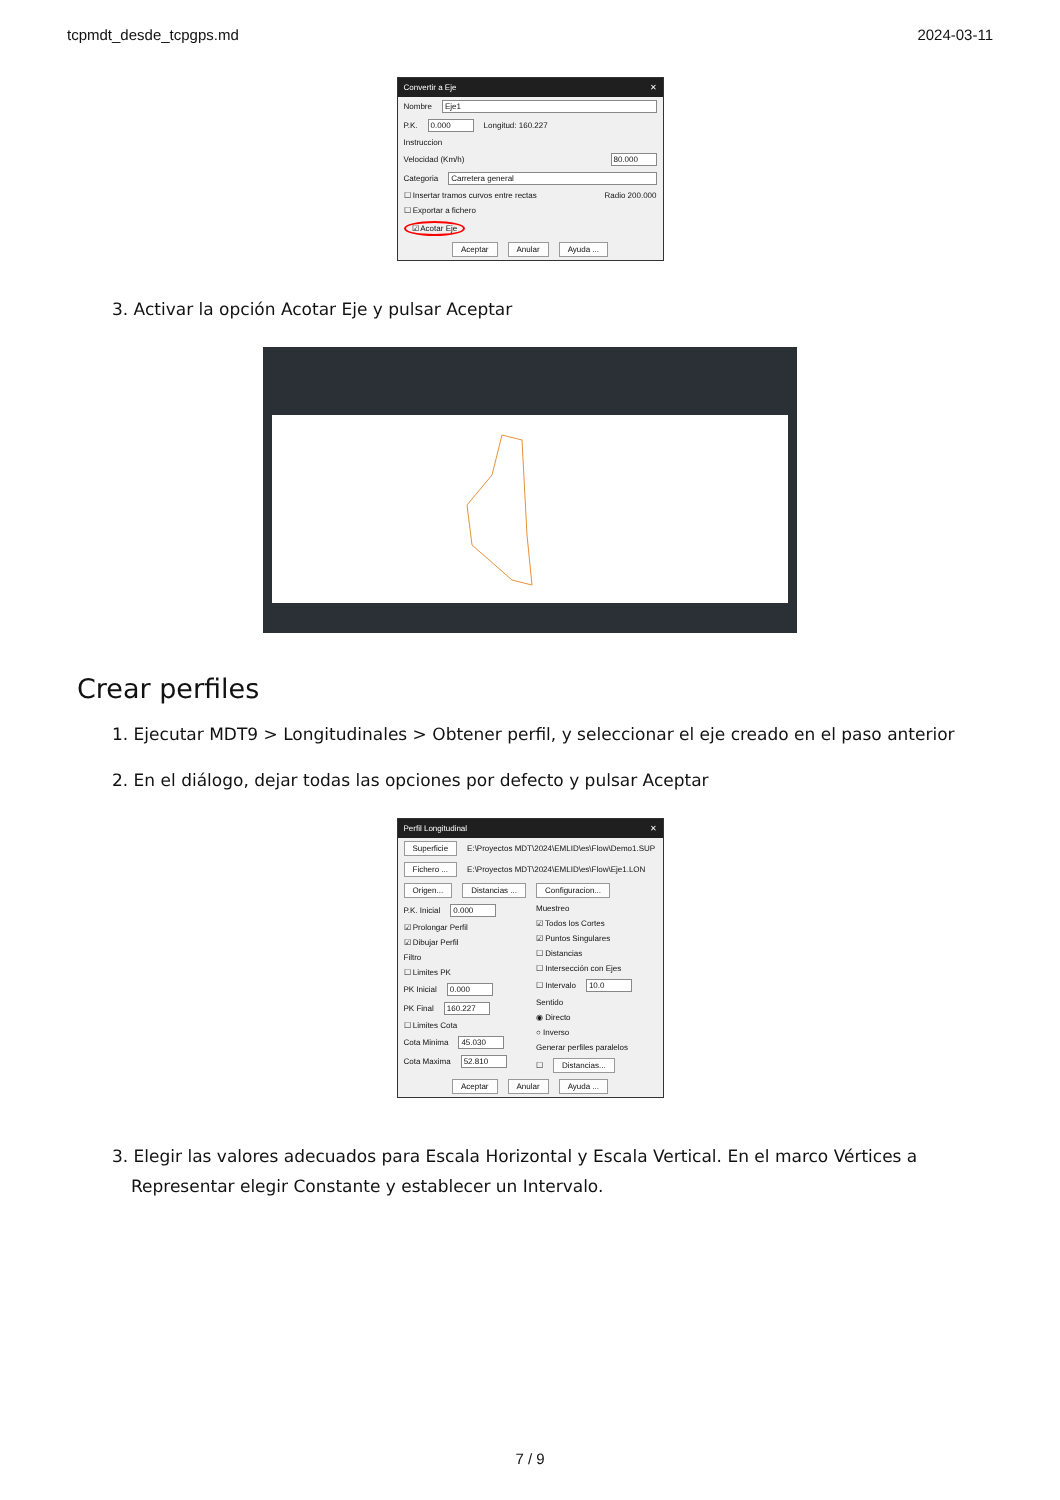tcpmdt_desde_tcpgps.md 2024-03-11
Convertir a Eje ✕
Nombre Eje1
P.K. 0.000 Longitud: 160.227
Instruccion
Velocidad (Km/h) 80.000
Categoria Carretera general
☐ Insertar tramos curvos entre rectas Radio 200.000
☐ Exportar a fichero
☑ Acotar Eje
Aceptar Anular Ayuda ...
3. Activar la opción Acotar Eje y pulsar Aceptar
Crear perfiles
1. Ejecutar MDT9 > Longitudinales > Obtener perfil, y seleccionar el eje creado en el paso anterior
2. En el diálogo, dejar todas las opciones por defecto y pulsar Aceptar
Perfil Longitudinal ✕
Superficie E:\Proyectos MDT\2024\EMLID\es\Flow\Demo1.SUP
Fichero ... E:\Proyectos MDT\2024\EMLID\es\Flow\Eje1.LON
Origen... Distancias ... Configuracion...
P.K. Inicial 0.000
☑ Prolongar Perfil
☑ Dibujar Perfil
Filtro
☐ Limites PK
PK Inicial 0.000
PK Final 160.227
☐ Limites Cota
Cota Minima 45.030
Cota Maxima 52.810
Muestreo
☑ Todos los Cortes
☑ Puntos Singulares
☐ Distancias
☐ Intersección con Ejes
☐ Intervalo 10.0
Sentido
◉ Directo
○ Inverso
Generar perfiles paralelos
☐ Distancias...
Aceptar Anular Ayuda ...
3. Elegir las valores adecuados para Escala Horizontal y Escala Vertical. En el marco Vértices a Representar elegir Constante y establecer un Intervalo.
7 / 9